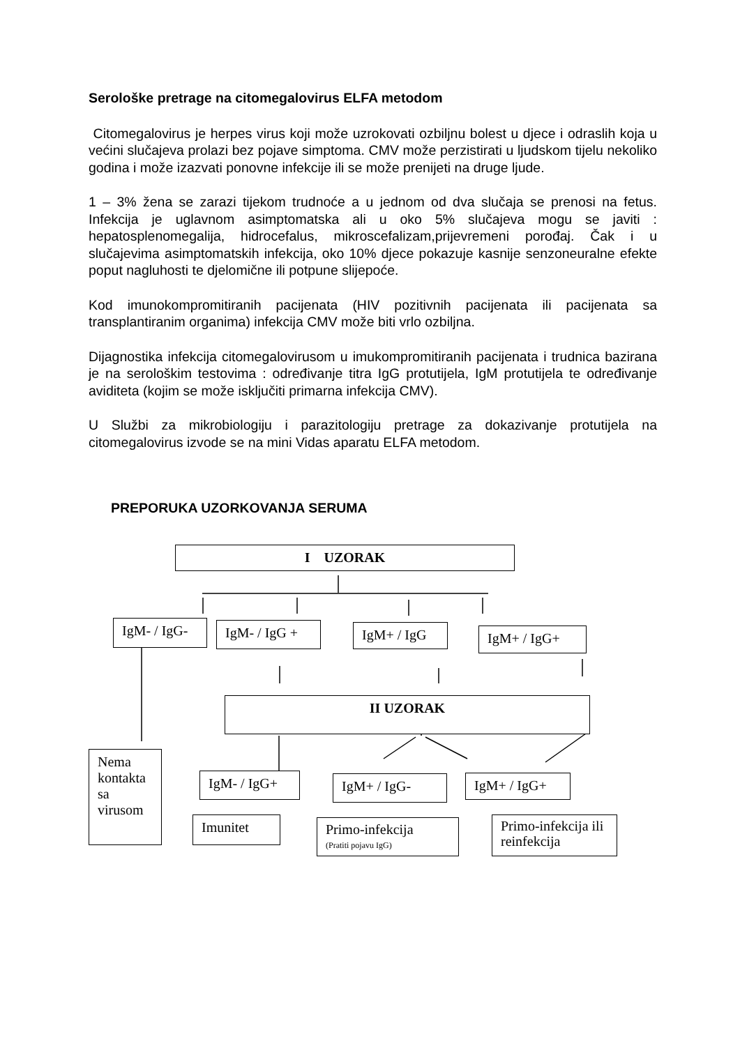Serološke pretrage na citomegalovirus ELFA metodom
Citomegalovirus je herpes virus koji može uzrokovati ozbiljnu bolest u djece i odraslih koja u većini slučajeva prolazi bez pojave simptoma. CMV može perzistirati u ljudskom tijelu nekoliko godina i može izazvati ponovne infekcije ili se može prenijeti na druge ljude.
1 – 3% žena se zarazi tijekom trudnoće a u jednom od dva slučaja se prenosi na fetus. Infekcija je uglavnom asimptomatska ali u oko 5% slučajeva mogu se javiti : hepatosplenomegalija, hidrocefalus, mikroscefalizam,prijevremeni porođaj. Čak i u slučajevima asimptomatskih infekcija, oko 10% djece pokazuje kasnije senzoneuralne efekte poput nagluhosti te djelomične ili potpune slijepoće.
Kod imunokompromitiranih pacijenata (HIV pozitivnih pacijenata ili pacijenata sa transplantiranim organima) infekcija CMV može biti vrlo ozbiljna.
Dijagnostika infekcija citomegalovirusom u imukompromitiranih pacijenata i trudnica bazirana je na serološkim testovima : određivanje titra IgG protutijela, IgM protutijela te određivanje aviditeta (kojim se može isključiti primarna infekcija CMV).
U Službi za mikrobiologiju i parazitologiju pretrage za dokazivanje protutijela na citomegalovirus izvode se na mini Vidas aparatu ELFA metodom.
PREPORUKA UZORKOVANJA SERUMA
I UZORAK
IgM- / IgG- IgM- / IgG + IgM+ / IgG IgM+ / IgG+
II UZORAK
Nema kontakta sa virusom
IgM- / IgG+ IgM+ / IgG- IgM+ / IgG+
Imunitet
Primo-infekcija
(Pratiti pojavu IgG)
Primo-infekcija ili reinfekcija